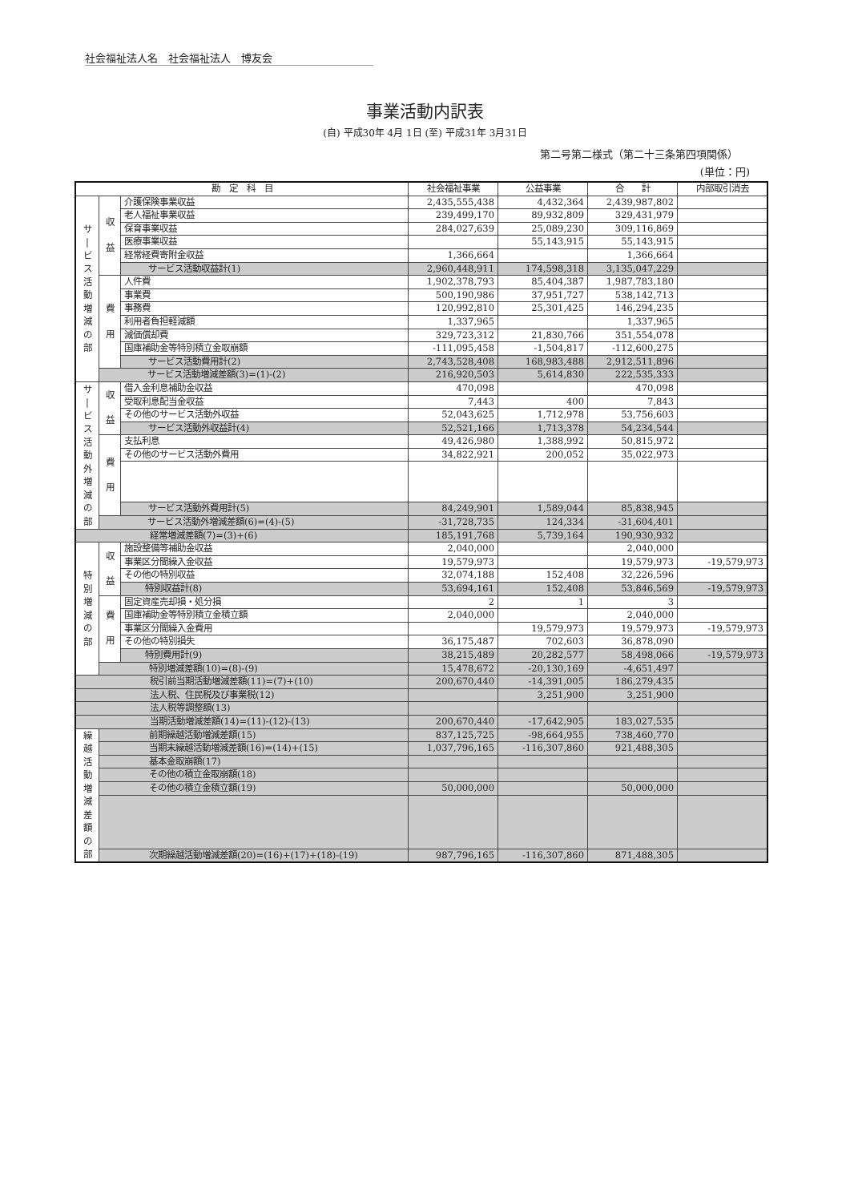社会福祉法人名　社会福祉法人　博友会
事業活動内訳表
(自) 平成30年 4月 1日 (至) 平成31年 3月31日
第二号第二様式（第二十三条第四項関係）
(単位：円)
| 勘 定 科 目 | | | 社会福祉事業 | 公益事業 | 合 計 | 内部取引消去 |
| --- | --- | --- | --- | --- | --- | --- |
| サ / ビ ス 活 動 増 減 の 部 | 収 益 | 介護保険事業収益 | 2,435,555,438 | 4,432,364 | 2,439,987,802 | |
| | | 老人福祉事業収益 | 239,499,170 | 89,932,809 | 329,431,979 | |
| | | 保育事業収益 | 284,027,639 | 25,089,230 | 309,116,869 | |
| | | 医療事業収益 | | 55,143,915 | 55,143,915 | |
| | | 経常経費寄附金収益 | 1,366,664 | | 1,366,664 | |
| | | サービス活動収益計(1) | 2,960,448,911 | 174,598,318 | 3,135,047,229 | |
| | 費 用 | 人件費 | 1,902,378,793 | 85,404,387 | 1,987,783,180 | |
| | | 事業費 | 500,190,986 | 37,951,727 | 538,142,713 | |
| | | 事務費 | 120,992,810 | 25,301,425 | 146,294,235 | |
| | | 利用者負担軽減額 | 1,337,965 | | 1,337,965 | |
| | | 減価償却費 | 329,723,312 | 21,830,766 | 351,554,078 | |
| | | 国庫補助金等特別積立金取崩額 | -111,095,458 | -1,504,817 | -112,600,275 | |
| | | サービス活動費用計(2) | 2,743,528,408 | 168,983,488 | 2,912,511,896 | |
| | サービス活動増減差額(3)=(1)-(2) | | 216,920,503 | 5,614,830 | 222,535,333 | |
| サ / ビ ス 活 動 外 増 減 の 部 | 収 益 | 借入金利息補助金収益 | 470,098 | | 470,098 | |
| | | 受取利息配当金収益 | 7,443 | 400 | 7,843 | |
| | | その他のサービス活動外収益 | 52,043,625 | 1,712,978 | 53,756,603 | |
| | | サービス活動外収益計(4) | 52,521,166 | 1,713,378 | 54,234,544 | |
| | 費 用 | 支払利息 | 49,426,980 | 1,388,992 | 50,815,972 | |
| | | その他のサービス活動外費用 | 34,822,921 | 200,052 | 35,022,973 | |
| | | サービス活動外費用計(5) | 84,249,901 | 1,589,044 | 85,838,945 | |
| | サービス活動外増減差額(6)=(4)-(5) | | -31,728,735 | 124,334 | -31,604,401 | |
| 経常増減差額(7)=(3)+(6) | | | 185,191,768 | 5,739,164 | 190,930,932 | |
| 特 別 増 減 の 部 | 収 益 | 施設整備等補助金収益 | 2,040,000 | | 2,040,000 | |
| | | 事業区分間繰入金収益 | 19,579,973 | | 19,579,973 | -19,579,973 |
| | | その他の特別収益 | 32,074,188 | 152,408 | 32,226,596 | |
| | | 特別収益計(8) | 53,694,161 | 152,408 | 53,846,569 | -19,579,973 |
| | 費 用 | 固定資産売却損・処分損 | 2 | 1 | 3 | |
| | | 国庫補助金等特別積立金積立額 | 2,040,000 | | 2,040,000 | |
| | | 事業区分間繰入金費用 | | 19,579,973 | 19,579,973 | -19,579,973 |
| | | その他の特別損失 | 36,175,487 | 702,603 | 36,878,090 | |
| | | 特別費用計(9) | 38,215,489 | 20,282,577 | 58,498,066 | -19,579,973 |
| | 特別増減差額(10)=(8)-(9) | | 15,478,672 | -20,130,169 | -4,651,497 | |
| 税引前当期活動増減差額(11)=(7)+(10) | | | 200,670,440 | -14,391,005 | 186,279,435 | |
| 法人税、住民税及び事業税(12) | | | | 3,251,900 | 3,251,900 | |
| 法人税等調整額(13) | | | | | | |
| 当期活動増減差額(14)=(11)-(12)-(13) | | | 200,670,440 | -17,642,905 | 183,027,535 | |
| 繰 越 活 動 増 減 差 額 の 部 | 前期繰越活動増減差額(15) | | 837,125,725 | -98,664,955 | 738,460,770 | |
| | 当期末繰越活動増減差額(16)=(14)+(15) | | 1,037,796,165 | -116,307,860 | 921,488,305 | |
| | 基本金取崩額(17) | | | | | |
| | その他の積立金取崩額(18) | | | | | |
| | その他の積立金積立額(19) | | 50,000,000 | | 50,000,000 | |
| | 次期繰越活動増減差額(20)=(16)+(17)+(18)-(19) | | 987,796,165 | -116,307,860 | 871,488,305 | |